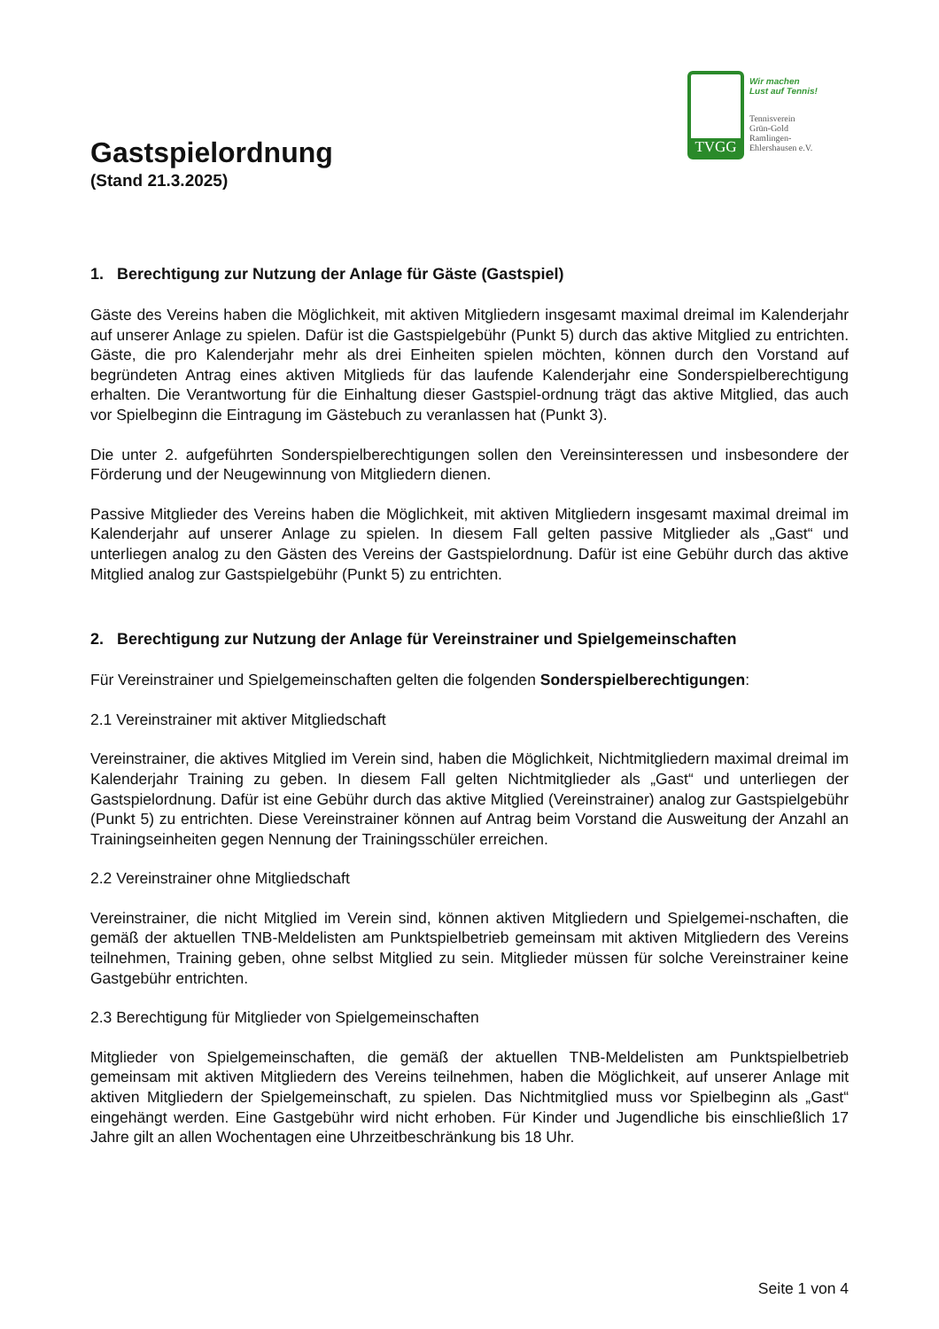TVGG
Wir machen
Lust auf Tennis!
Tennisverein
Grün-Gold
Ramlingen-
Ehlershausen e.V.
Gastspielordnung
(Stand 21.3.2025)
1. Berechtigung zur Nutzung der Anlage für Gäste (Gastspiel)
Gäste des Vereins haben die Möglichkeit, mit aktiven Mitgliedern insgesamt maximal dreimal im Kalenderjahr auf unserer Anlage zu spielen. Dafür ist die Gastspielgebühr (Punkt 5) durch das aktive Mitglied zu entrichten. Gäste, die pro Kalenderjahr mehr als drei Einheiten spielen möchten, können durch den Vorstand auf begründeten Antrag eines aktiven Mitglieds für das laufende Kalenderjahr eine Sonderspielberechtigung erhalten. Die Verantwortung für die Einhaltung dieser Gastspiel-ordnung trägt das aktive Mitglied, das auch vor Spielbeginn die Eintragung im Gästebuch zu veranlassen hat (Punkt 3).
Die unter 2. aufgeführten Sonderspielberechtigungen sollen den Vereinsinteressen und insbesondere der Förderung und der Neugewinnung von Mitgliedern dienen.
Passive Mitglieder des Vereins haben die Möglichkeit, mit aktiven Mitgliedern insgesamt maximal dreimal im Kalenderjahr auf unserer Anlage zu spielen. In diesem Fall gelten passive Mitglieder als „Gast“ und unterliegen analog zu den Gästen des Vereins der Gastspielordnung. Dafür ist eine Gebühr durch das aktive Mitglied analog zur Gastspielgebühr (Punkt 5) zu entrichten.
2. Berechtigung zur Nutzung der Anlage für Vereinstrainer und Spielgemeinschaften
Für Vereinstrainer und Spielgemeinschaften gelten die folgenden Sonderspielberechtigungen:
2.1 Vereinstrainer mit aktiver Mitgliedschaft
Vereinstrainer, die aktives Mitglied im Verein sind, haben die Möglichkeit, Nichtmitgliedern maximal dreimal im Kalenderjahr Training zu geben. In diesem Fall gelten Nichtmitglieder als „Gast“ und unterliegen der Gastspielordnung. Dafür ist eine Gebühr durch das aktive Mitglied (Vereinstrainer) analog zur Gastspielgebühr (Punkt 5) zu entrichten. Diese Vereinstrainer können auf Antrag beim Vorstand die Ausweitung der Anzahl an Trainingseinheiten gegen Nennung der Trainingsschüler erreichen.
2.2 Vereinstrainer ohne Mitgliedschaft
Vereinstrainer, die nicht Mitglied im Verein sind, können aktiven Mitgliedern und Spielgemei-nschaften, die gemäß der aktuellen TNB-Meldelisten am Punktspielbetrieb gemeinsam mit aktiven Mitgliedern des Vereins teilnehmen, Training geben, ohne selbst Mitglied zu sein. Mitglieder müssen für solche Vereinstrainer keine Gastgebühr entrichten.
2.3 Berechtigung für Mitglieder von Spielgemeinschaften
Mitglieder von Spielgemeinschaften, die gemäß der aktuellen TNB-Meldelisten am Punktspielbetrieb gemeinsam mit aktiven Mitgliedern des Vereins teilnehmen, haben die Möglichkeit, auf unserer Anlage mit aktiven Mitgliedern der Spielgemeinschaft, zu spielen. Das Nichtmitglied muss vor Spielbeginn als „Gast“ eingehängt werden. Eine Gastgebühr wird nicht erhoben. Für Kinder und Jugendliche bis einschließlich 17 Jahre gilt an allen Wochentagen eine Uhrzeitbeschränkung bis 18 Uhr.
Seite 1 von 4